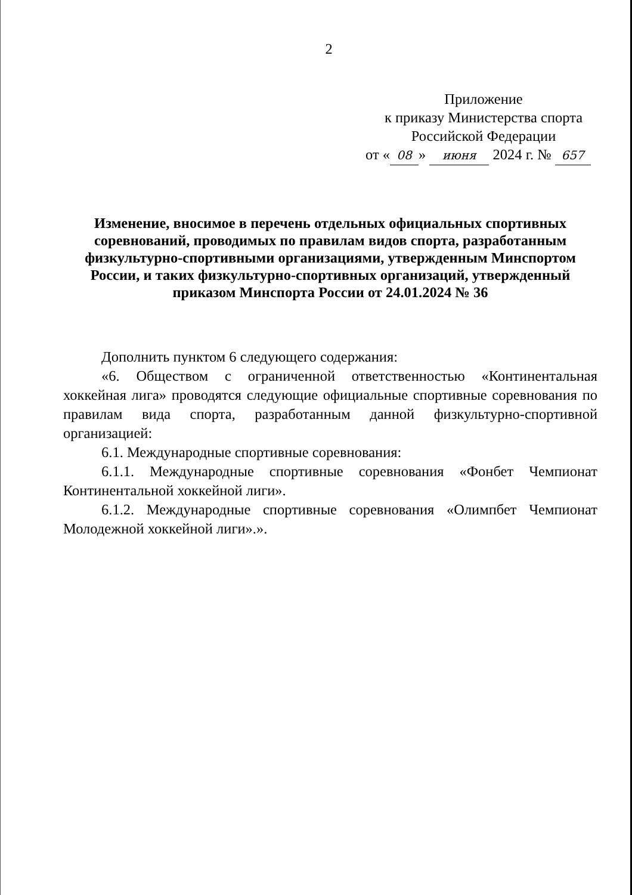2
Приложение
к приказу Министерства спорта
Российской Федерации
от « 08 » июня 2024 г. № 657
Изменение, вносимое в перечень отдельных официальных спортивных соревнований, проводимых по правилам видов спорта, разработанным физкультурно-спортивными организациями, утвержденным Минспортом России, и таких физкультурно-спортивных организаций, утвержденный приказом Минспорта России от 24.01.2024 № 36
Дополнить пунктом 6 следующего содержания:
«6. Обществом с ограниченной ответственностью «Континентальная хоккейная лига» проводятся следующие официальные спортивные соревнования по правилам вида спорта, разработанным данной физкультурно-спортивной организацией:
6.1. Международные спортивные соревнования:
6.1.1. Международные спортивные соревнования «Фонбет Чемпионат Континентальной хоккейной лиги».
6.1.2. Международные спортивные соревнования «Олимпбет Чемпионат Молодежной хоккейной лиги».».